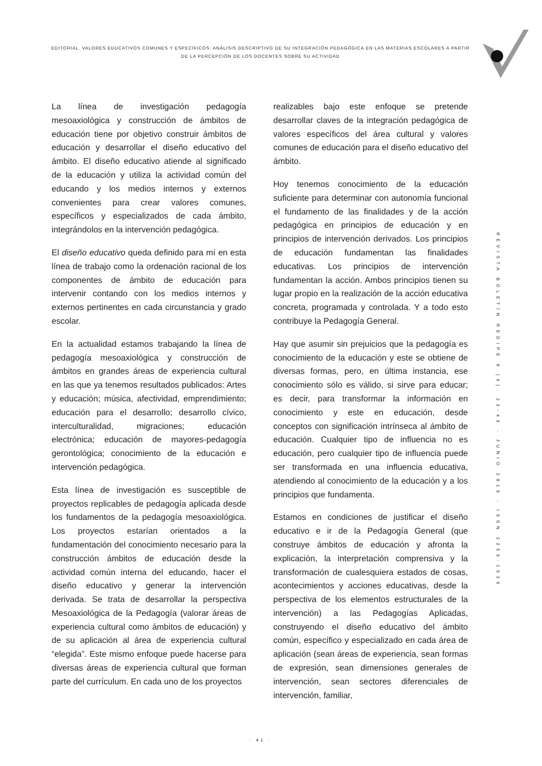EDITORIAL. VALORES EDUCATIVOS COMUNES Y ESPECÍFICOS: ANÀLISIS DESCRIPTIVO DE SU INTEGRACIÒN PEDAGÒGICA EN LAS MATERIAS ESCOLARES A PARTIR DE LA PERCEPCIÒN DE LOS DOCENTES SOBRE SU ACTIVIDAD
La línea de investigación pedagogía mesoaxiológica y construcción de ámbitos de educación tiene por objetivo construir ámbitos de educación y desarrollar el diseño educativo del ámbito. El diseño educativo atiende al significado de la educación y utiliza la actividad común del educando y los medios internos y externos convenientes para crear valores comunes, específicos y especializados de cada ámbito, integrándolos en la intervención pedagógica.
El diseño educativo queda definido para mí en esta línea de trabajo como la ordenación racional de los componentes de ámbito de educación para intervenir contando con los medios internos y externos pertinentes en cada circunstancia y grado escolar.
En la actualidad estamos trabajando la línea de pedagogía mesoaxiológica y construcción de ámbitos en grandes áreas de experiencia cultural en las que ya tenemos resultados publicados: Artes y educación; música, afectividad, emprendimiento; educación para el desarrollo; desarrollo cívico, interculturalidad, migraciones; educación electrónica; educación de mayores-pedagogía gerontológica; conocimiento de la educación e intervención pedagógica.
Esta línea de investigación es susceptible de proyectos replicables de pedagogía aplicada desde los fundamentos de la pedagogía mesoaxiológica. Los proyectos estarían orientados a la fundamentación del conocimiento necesario para la construcción ámbitos de educación desde la actividad común interna del educando, hacer el diseño educativo y generar la intervención derivada. Se trata de desarrollar la perspectiva Mesoaxiológica de la Pedagogía (valorar áreas de experiencia cultural como ámbitos de educación) y de su aplicación al área de experiencia cultural “elegida”. Este mismo enfoque puede hacerse para diversas áreas de experiencia cultural que forman parte del currículum. En cada uno de los proyectos
realizables bajo este enfoque se pretende desarrollar claves de la integración pedagógica de valores específicos del área cultural y valores comunes de educación para el diseño educativo del ámbito.
Hoy tenemos conocimiento de la educación suficiente para determinar con autonomía funcional el fundamento de las finalidades y de la acción pedagógica en principios de educación y en principios de intervención derivados. Los principios de educación fundamentan las finalidades educativas. Los principios de intervención fundamentan la acción. Ambos principios tienen su lugar propio en la realización de la acción educativa concreta, programada y controlada. Y a todo esto contribuye la Pedagogía General.
Hay que asumir sin prejuicios que la pedagogía es conocimiento de la educación y este se obtiene de diversas formas, pero, en última instancia, ese conocimiento sólo es válido, si sirve para educar; es decir, para transformar la información en conocimiento y este en educación, desde conceptos con significación intrínseca al ámbito de educación. Cualquier tipo de influencia no es educación, pero cualquier tipo de influencia puede ser transformada en una influencia educativa, atendiendo al conocimiento de la educación y a los principios que fundamenta.
Estamos en condiciones de justificar el diseño educativo e ir de la Pedagogía General (que construye ámbitos de educación y afronta la explicación, la interpretación comprensiva y la transformación de cualesquiera estados de cosas, acontecimientos y acciones educativas, desde la perspectiva de los elementos estructurales de la intervención) a las Pedagogías Aplicadas, construyendo el diseño educativo del ámbito común, específico y especializado en cada área de aplicación (sean áreas de experiencia, sean formas de expresión, sean dimensiones generales de intervención, sean sectores diferenciales de intervención, familiar,
REVISTA BOLETÍN REDIPE 8 (6): 23-49 - JUNIO 2019 - ISSN 2256-1536
· 41 ·